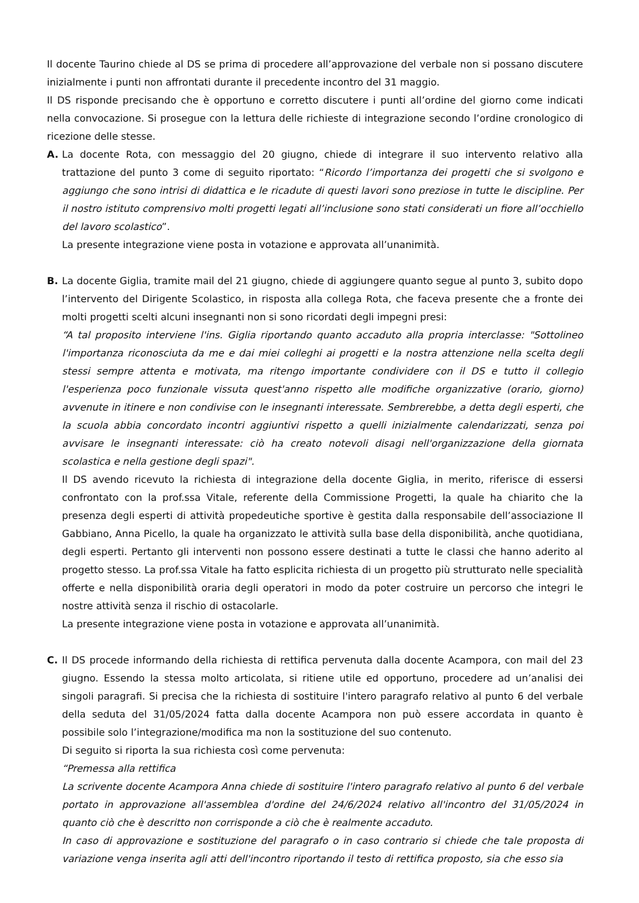Il docente Taurino chiede al DS se prima di procedere all’approvazione del verbale non si possano discutere inizialmente i punti non affrontati durante il precedente incontro del 31 maggio.
Il DS risponde precisando che è opportuno e corretto discutere i punti all’ordine del giorno come indicati nella convocazione. Si prosegue con la lettura delle richieste di integrazione secondo l’ordine cronologico di ricezione delle stesse.
A. La docente Rota, con messaggio del 20 giugno, chiede di integrare il suo intervento relativo alla trattazione del punto 3 come di seguito riportato: “Ricordo l’importanza dei progetti che si svolgono e aggiungo che sono intrisi di didattica e le ricadute di questi lavori sono preziose in tutte le discipline. Per il nostro istituto comprensivo molti progetti legati all’inclusione sono stati considerati un fiore all’occhiello del lavoro scolastico”.
La presente integrazione viene posta in votazione e approvata all’unanimità.
B. La docente Giglia, tramite mail del 21 giugno, chiede di aggiungere quanto segue al punto 3, subito dopo l’intervento del Dirigente Scolastico, in risposta alla collega Rota, che faceva presente che a fronte dei molti progetti scelti alcuni insegnanti non si sono ricordati degli impegni presi:
“A tal proposito interviene l'ins. Giglia riportando quanto accaduto alla propria interclasse: "Sottolineo l'importanza riconosciuta da me e dai miei colleghi ai progetti e la nostra attenzione nella scelta degli stessi sempre attenta e motivata, ma ritengo importante condividere con il DS e tutto il collegio l'esperienza poco funzionale vissuta quest'anno rispetto alle modifiche organizzative (orario, giorno) avvenute in itinere e non condivise con le insegnanti interessate. Sembrerebbe, a detta degli esperti, che la scuola abbia concordato incontri aggiuntivi rispetto a quelli inizialmente calendarizzati, senza poi avvisare le insegnanti interessate: ciò ha creato notevoli disagi nell'organizzazione della giornata scolastica e nella gestione degli spazi".
Il DS avendo ricevuto la richiesta di integrazione della docente Giglia, in merito, riferisce di essersi confrontato con la prof.ssa Vitale, referente della Commissione Progetti, la quale ha chiarito che la presenza degli esperti di attività propedeutiche sportive è gestita dalla responsabile dell’associazione Il Gabbiano, Anna Picello, la quale ha organizzato le attività sulla base della disponibilità, anche quotidiana, degli esperti. Pertanto gli interventi non possono essere destinati a tutte le classi che hanno aderito al progetto stesso. La prof.ssa Vitale ha fatto esplicita richiesta di un progetto più strutturato nelle specialità offerte e nella disponibilità oraria degli operatori in modo da poter costruire un percorso che integri le nostre attività senza il rischio di ostacolarle.
La presente integrazione viene posta in votazione e approvata all’unanimità.
C. Il DS procede informando della richiesta di rettifica pervenuta dalla docente Acampora, con mail del 23 giugno. Essendo la stessa molto articolata, si ritiene utile ed opportuno, procedere ad un’analisi dei singoli paragrafi. Si precisa che la richiesta di sostituire l'intero paragrafo relativo al punto 6 del verbale della seduta del 31/05/2024 fatta dalla docente Acampora non può essere accordata in quanto è possibile solo l’integrazione/modifica ma non la sostituzione del suo contenuto.
Di seguito si riporta la sua richiesta così come pervenuta:
“Premessa alla rettifica
La scrivente docente Acampora Anna chiede di sostituire l'intero paragrafo relativo al punto 6 del verbale portato in approvazione all'assemblea d'ordine del 24/6/2024 relativo all'incontro del 31/05/2024 in quanto ciò che è descritto non corrisponde a ciò che è realmente accaduto.
In caso di approvazione e sostituzione del paragrafo o in caso contrario si chiede che tale proposta di variazione venga inserita agli atti dell'incontro riportando il testo di rettifica proposto, sia che esso sia